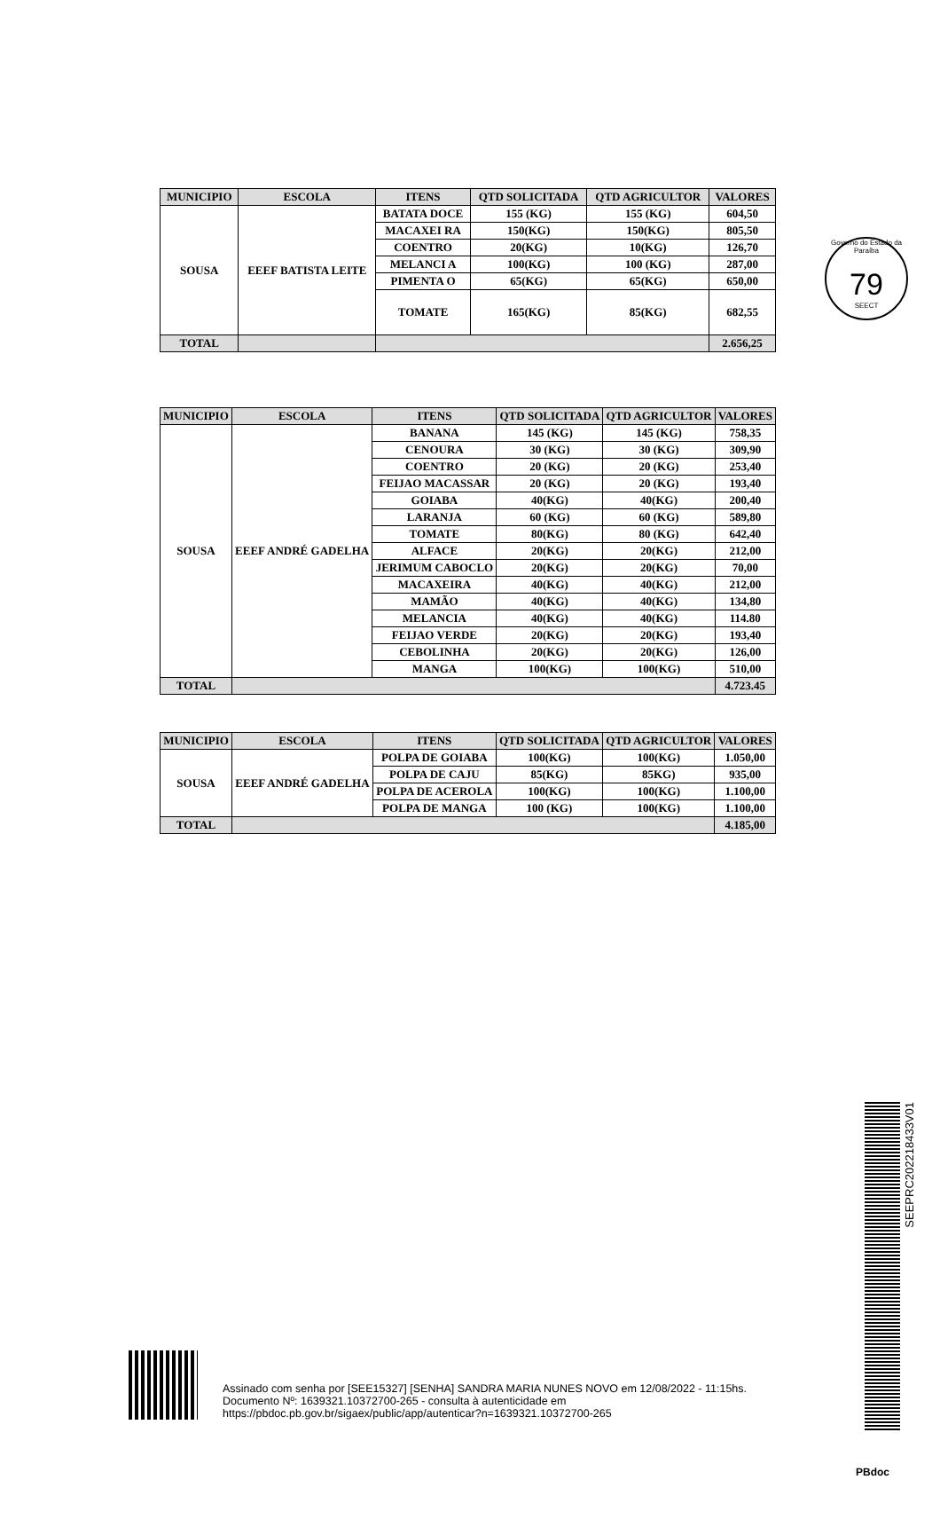Governo do Estado da Paraíba
79
SEECT
| MUNICIPIO | ESCOLA | ITENS | QTD SOLICITADA | QTD AGRICULTOR | VALORES |
| --- | --- | --- | --- | --- | --- |
| SOUSA | EEEF BATISTA LEITE | BATATA DOCE | 155 (KG) | 155 (KG) | 604,50 |
| | | MACAXEI RA | 150(KG) | 150(KG) | 805,50 |
| | | COENTRO | 20(KG) | 10(KG) | 126,70 |
| | | MELANCI A | 100(KG) | 100 (KG) | 287,00 |
| | | PIMENTA O | 65(KG) | 65(KG) | 650,00 |
| | | TOMATE | 165(KG) | 85(KG) | 682,55 |
| TOTAL | | | | | 2.656,25 |
| MUNICIPIO | ESCOLA | ITENS | QTD SOLICITADA | QTD AGRICULTOR | VALORES |
| --- | --- | --- | --- | --- | --- |
| SOUSA | EEEF ANDRÉ GADELHA | BANANA | 145 (KG) | 145 (KG) | 758,35 |
| | | CENOURA | 30 (KG) | 30 (KG) | 309,90 |
| | | COENTRO | 20 (KG) | 20 (KG) | 253,40 |
| | | FEIJAO MACASSAR | 20 (KG) | 20 (KG) | 193,40 |
| | | GOIABA | 40(KG) | 40(KG) | 200,40 |
| | | LARANJA | 60 (KG) | 60 (KG) | 589,80 |
| | | TOMATE | 80(KG) | 80 (KG) | 642,40 |
| | | ALFACE | 20(KG) | 20(KG) | 212,00 |
| | | JERIMUM CABOCLO | 20(KG) | 20(KG) | 70,00 |
| | | MACAXEIRA | 40(KG) | 40(KG) | 212,00 |
| | | MAMÃO | 40(KG) | 40(KG) | 134,80 |
| | | MELANCIA | 40(KG) | 40(KG) | 114.80 |
| | | FEIJAO VERDE | 20(KG) | 20(KG) | 193,40 |
| | | CEBOLINHA | 20(KG) | 20(KG) | 126,00 |
| | | MANGA | 100(KG) | 100(KG) | 510,00 |
| TOTAL | | | | | 4.723.45 |
| MUNICIPIO | ESCOLA | ITENS | QTD SOLICITADA | QTD AGRICULTOR | VALORES |
| --- | --- | --- | --- | --- | --- |
| SOUSA | EEEF ANDRÉ GADELHA | POLPA DE GOIABA | 100(KG) | 100(KG) | 1.050,00 |
| | | POLPA DE CAJU | 85(KG) | 85KG) | 935,00 |
| | | POLPA DE ACEROLA | 100(KG) | 100(KG) | 1.100,00 |
| | | POLPA DE MANGA | 100 (KG) | 100(KG) | 1.100,00 |
| TOTAL | | | | | 4.185,00 |
SEEPRC202218433V01
Assinado com senha por [SEE15327] [SENHA] SANDRA MARIA NUNES NOVO em 12/08/2022 - 11:15hs.
Documento Nº: 1639321.10372700-265 - consulta à autenticidade em
https://pbdoc.pb.gov.br/sigaex/public/app/autenticar?n=1639321.10372700-265
PBdoc